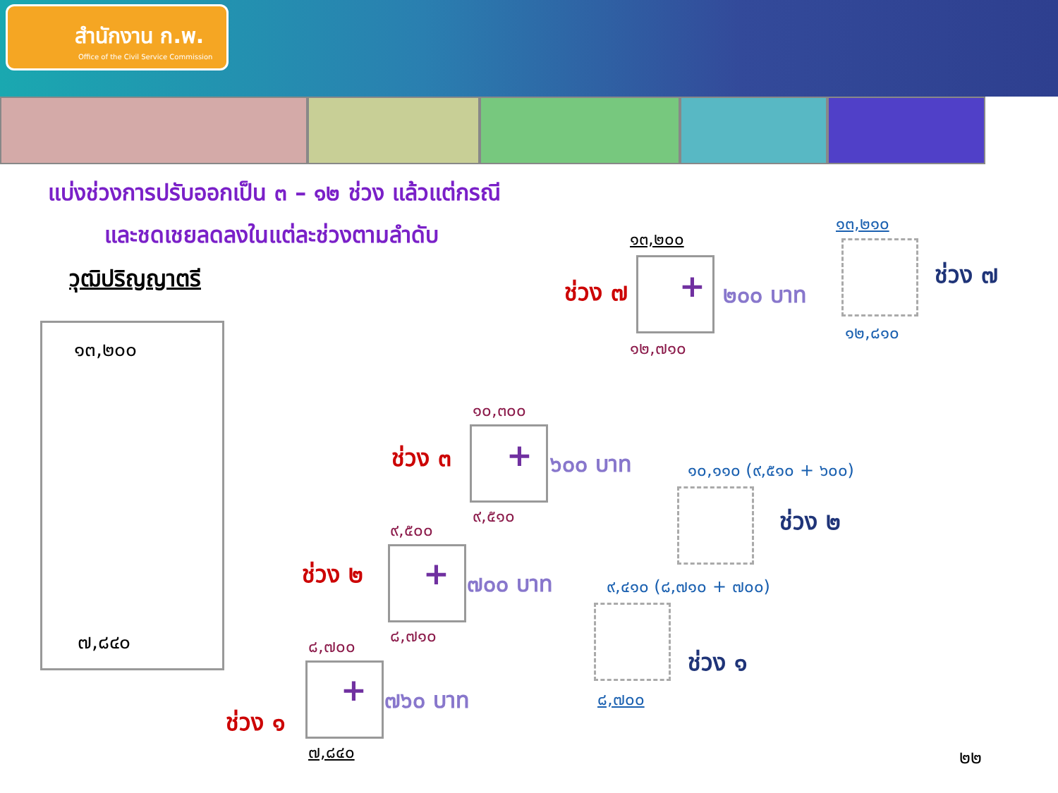สำนักงาน ก.พ.
Office of the Civil Service Commission
แบ่งช่วงการปรับออกเป็น ๓ – ๑๒ ช่วง แล้วแต่กรณี
และชดเชยลดลงในแต่ละช่วงตามลำดับ
วุฒิปริญญาตรี
๑๓,๒๐๐
๗,๘๔๐
ช่วง ๗ +
๑๓,๒๐๐
๑๒,๗๑๐
๒๐๐ บาท
๑๓,๒๑๐
๑๒,๘๑๐
ช่วง ๗
๑๐,๓๐๐
ช่วง ๓ + ๖๐๐ บาท
๙,๕๑๐
๑๐,๑๑๐ (๙,๕๑๐ + ๖๐๐)
ช่วง ๒
๙,๕๐๐
ช่วง ๒ + ๗๐๐ บาท
๘,๗๑๐
๙,๔๑๐ (๘,๗๑๐ + ๗๐๐)
ช่วง ๑
๘,๗๐๐
ช่วง ๑
+ ๗๖๐ บาท
๗,๘๔๐
๘,๗๐๐
๒๒